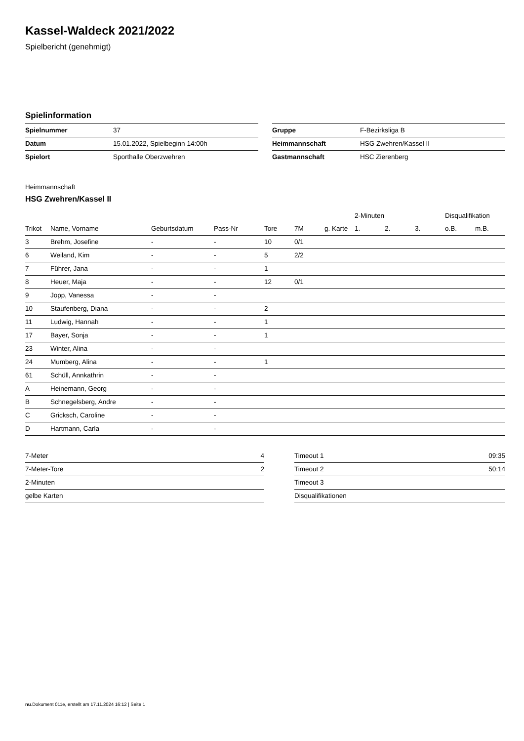Kassel-Waldeck 2021/2022
Spielbericht (genehmigt)
Spielinformation
| Spielnummer | 37 |
| Datum | 15.01.2022, Spielbeginn 14:00h |
| Spielort | Sporthalle Oberzwehren |
| Gruppe | F-Bezirksliga B |
| Heimmannschaft | HSG Zwehren/Kassel II |
| Gastmannschaft | HSC Zierenberg |
Heimmannschaft
HSG Zwehren/Kassel II
| | | | | | | | 2-Minuten | | | Disqualifikation | |
| --- | --- | --- | --- | --- | --- | --- | --- | --- | --- | --- | --- |
| Trikot | Name, Vorname | Geburtsdatum | Pass-Nr | Tore | 7M | g. Karte | 1. | 2. | 3. | o.B. | m.B. |
| 3 | Brehm, Josefine | - | - | 10 | 0/1 | | | | | | |
| 6 | Weiland, Kim | - | - | 5 | 2/2 | | | | | | |
| 7 | Führer, Jana | - | - | 1 | | | | | | | |
| 8 | Heuer, Maja | - | - | 12 | 0/1 | | | | | | |
| 9 | Jopp, Vanessa | - | - | | | | | | | | |
| 10 | Staufenberg, Diana | - | - | 2 | | | | | | | |
| 11 | Ludwig, Hannah | - | - | 1 | | | | | | | |
| 17 | Bayer, Sonja | - | - | 1 | | | | | | | |
| 23 | Winter, Alina | - | - | | | | | | | | |
| 24 | Mumberg, Alina | - | - | 1 | | | | | | | |
| 61 | Schüll, Annkathrin | - | - | | | | | | | | |
| A | Heinemann, Georg | - | - | | | | | | | | |
| B | Schnegelsberg, Andre | - | - | | | | | | | | |
| C | Gricksch, Caroline | - | - | | | | | | | | |
| D | Hartmann, Carla | - | - | | | | | | | | |
| 7-Meter | 4 |
| 7-Meter-Tore | 2 |
| 2-Minuten | |
| gelbe Karten | |
| Timeout 1 | 09:35 |
| Timeout 2 | 50:14 |
| Timeout 3 | |
| Disqualifikationen | |
nu.Dokument 011e, erstellt am 17.11.2024 16:12 | Seite 1